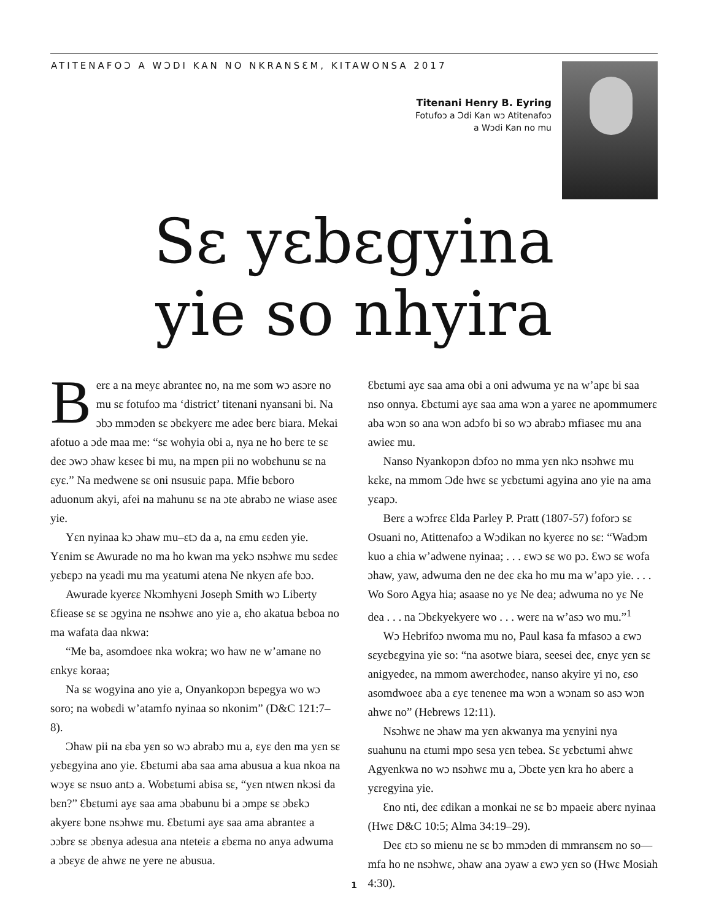ATITENAFOƆ A WƆDI KAN NO NKRANSƐM, KITAWONSA 2017
Titenani Henry B. Eyring
Fotufoɔ a Ɔdi Kan wɔ Atitenafoɔ
a Wɔdi Kan no mu
Sɛ yɛbɛgyina
yie so nhyira
Berɛ a na meyɛ abranteɛ no, na me som wɔ asɔre no mu sɛ fotufoɔ ma ‘district’ titenani nyansani bi. Na ɔbɔ mmɔden sɛ ɔbɛkyerɛ me adeɛ berɛ biara. Mekai afotuo a ɔde maa me: “sɛ wohyia obi a, nya ne ho berɛ te sɛ deɛ ɔwɔ ɔhaw kɛseɛ bi mu, na mpɛn pii no wobɛhunu sɛ na ɛyɛ.” Na medwene sɛ oni nsusuiɛ papa. Mfie bɛboro aduonum akyi, afei na mahunu sɛ na ɔte abrabɔ ne wiase aseɛ yie.
Yɛn nyinaa kɔ ɔhaw mu–ɛtɔ da a, na ɛmu ɛɛden yie. Yɛnim sɛ Awurade no ma ho kwan ma yɛkɔ nsɔhwɛ mu sɛdeɛ yɛbɛpɔ na yɛadi mu ma yɛatumi atena Ne nkyɛn afe bɔɔ.
Awurade kyerɛɛ Nkɔmhyɛni Joseph Smith wɔ Liberty Ɛfiease sɛ sɛ ɔgyina ne nsɔhwɛ ano yie a, ɛho akatua bɛboa no ma wafata daa nkwa:
“Me ba, asomdoeɛ nka wokra; wo haw ne w’amane no ɛnkyɛ koraa;
Na sɛ wogyina ano yie a, Onyankopɔn bɛpegya wo wɔ soro; na wobɛdi w’atamfo nyinaa so nkonim” (D&C 121:7–8).
Ɔhaw pii na ɛba yɛn so wɔ abrabɔ mu a, ɛyɛ den ma yɛn sɛ yɛbɛgyina ano yie. Ɛbɛtumi aba saa ama abusua a kua nkoa na wɔyɛ sɛ nsuo antɔ a. Wobɛtumi abisa sɛ, “yɛn ntwɛn nkɔsi da bɛn?” Ɛbɛtumi ayɛ saa ama ɔbabunu bi a ɔmpɛ sɛ ɔbɛkɔ akyerɛ bɔne nsɔhwɛ mu. Ɛbɛtumi ayɛ saa ama abranteɛ a ɔɔbrɛ sɛ ɔbɛnya adesua ana nteteiɛ a ɛbɛma no anya adwuma a ɔbɛyɛ de ahwɛ ne yere ne abusua.
Ɛbɛtumi ayɛ saa ama obi a oni adwuma yɛ na w’apɛ bi saa nso onnya. Ɛbɛtumi ayɛ saa ama wɔn a yareɛ ne apommumerɛ aba wɔn so ana wɔn adɔfo bi so wɔ abrabɔ mfiaseɛ mu ana awieɛ mu.
Nanso Nyankopɔn dɔfoɔ no mma yɛn nkɔ nsɔhwɛ mu kɛkɛ, na mmom Ɔde hwɛ sɛ yɛbɛtumi agyina ano yie na ama yɛapɔ.
Berɛ a wɔfrɛɛ Ɛlda Parley P. Pratt (1807-57) foforɔ sɛ Osuani no, Atittenafoɔ a Wɔdikan no kyerɛɛ no sɛ: “Wadɔm kuo a ɛhia w’adwene nyinaa; . . . ɛwɔ sɛ wo pɔ. Ɛwɔ sɛ wofa ɔhaw, yaw, adwuma den ne deɛ ɛka ho mu ma w’apɔ yie. . . . Wo Soro Agya hia; asaase no yɛ Ne dea; adwuma no yɛ Ne dea . . . na Ɔbɛkyekyere wo . . . werɛ na w’asɔ wo mu.”<sup>1</sup>
Wɔ Hebrifoɔ nwoma mu no, Paul kasa fa mfasoɔ a ɛwɔ sɛyɛbɛgyina yie so: “na asotwe biara, seesei deɛ, ɛnyɛ yɛn sɛ anigyedeɛ, na mmom awerɛhodeɛ, nanso akyire yi no, ɛso asomdwoeɛ aba a ɛyɛ tenenee ma wɔn a wɔnam so asɔ wɔn ahwɛ no” (Hebrews 12:11).
Nsɔhwɛ ne ɔhaw ma yɛn akwanya ma yɛnyini nya suahunu na ɛtumi mpo sesa yɛn tebea. Sɛ yɛbɛtumi ahwɛ Agyenkwa no wɔ nsɔhwɛ mu a, Ɔbɛte yɛn kra ho aberɛ a yɛregyina yie.
Ɛno nti, deɛ ɛdikan a monkai ne sɛ bɔ mpaeiɛ aberɛ nyinaa (Hwɛ D&C 10:5; Alma 34:19–29).
Deɛ ɛtɔ so mienu ne sɛ bɔ mmɔden di mmransɛm no so—mfa ho ne nsɔhwɛ, ɔhaw ana ɔyaw a ɛwɔ yɛn so (Hwɛ Mosiah 4:30).
1